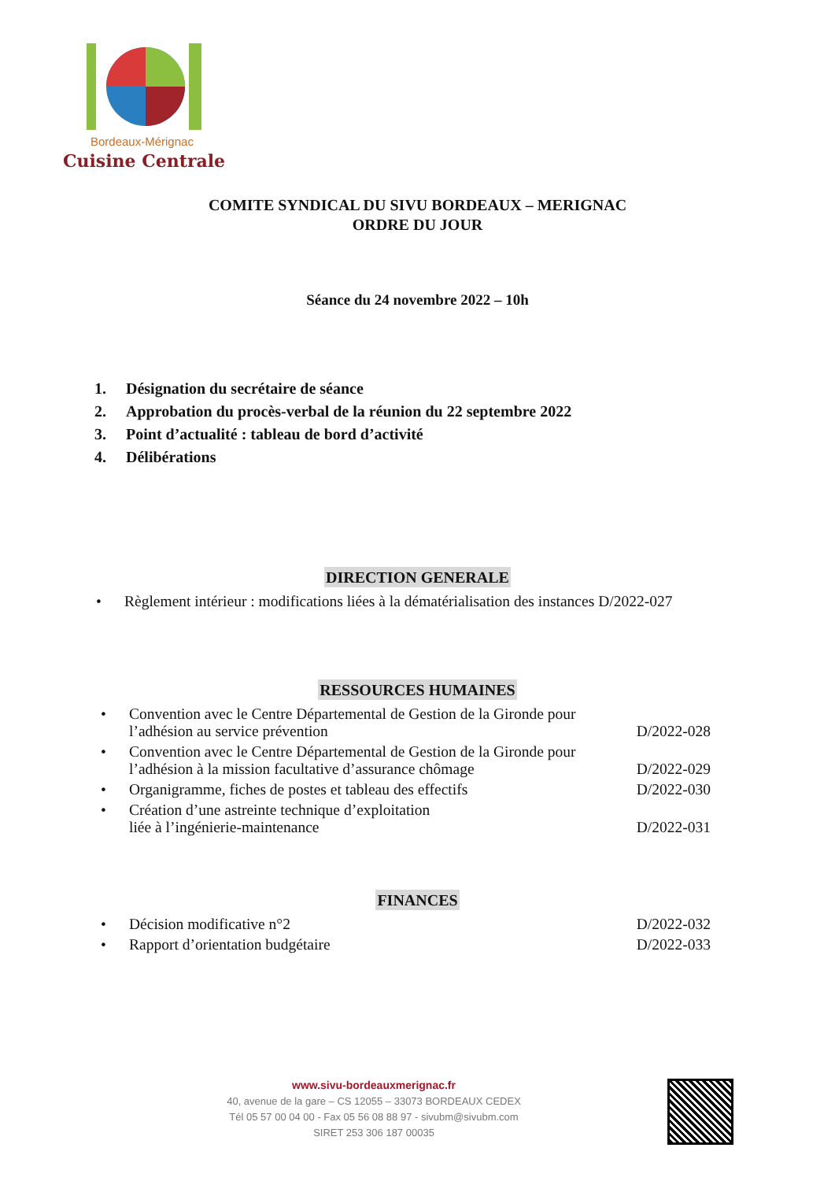Bordeaux-Mérignac
Cuisine Centrale
COMITE SYNDICAL DU SIVU BORDEAUX – MERIGNAC
ORDRE DU JOUR
Séance du 24 novembre 2022 – 10h
1. Désignation du secrétaire de séance
2. Approbation du procès-verbal de la réunion du 22 septembre 2022
3. Point d’actualité : tableau de bord d’activité
4. Délibérations
DIRECTION GENERALE
• Règlement intérieur : modifications liées à la dématérialisation des instances D/2022-027
RESSOURCES HUMAINES
• Convention avec le Centre Départemental de Gestion de la Gironde pour l’adhésion au service prévention D/2022-028
• Convention avec le Centre Départemental de Gestion de la Gironde pour l’adhésion à la mission facultative d’assurance chômage D/2022-029
• Organigramme, fiches de postes et tableau des effectifs D/2022-030
• Création d’une astreinte technique d’exploitation
liée à l’ingénierie-maintenance D/2022-031
FINANCES
• Décision modificative n°2 D/2022-032
• Rapport d’orientation budgétaire D/2022-033
www.sivu-bordeauxmerignac.fr
40, avenue de la gare – CS 12055 – 33073 BORDEAUX CEDEX
Tél 05 57 00 04 00 - Fax 05 56 08 88 97 - sivubm@sivubm.com
SIRET 253 306 187 00035